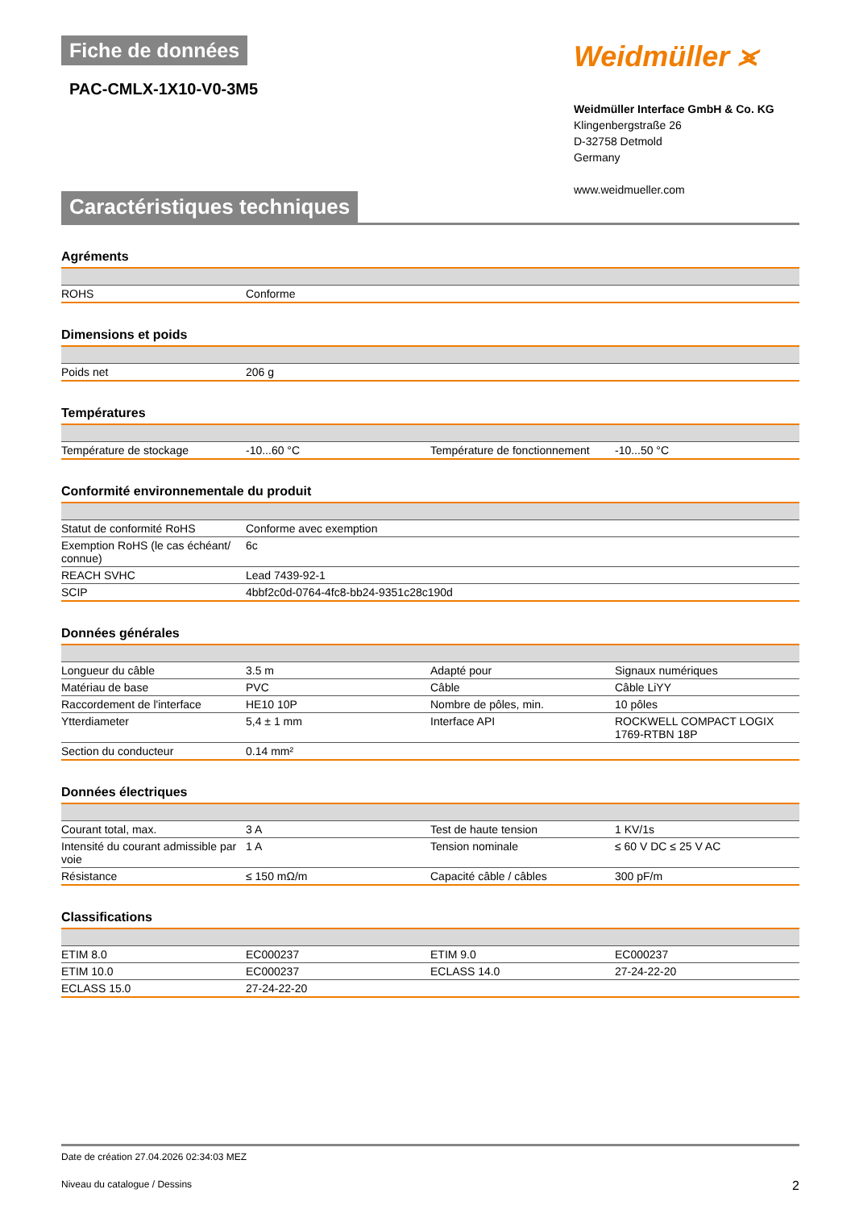Fiche de données
PAC-CMLX-1X10-V0-3M5
Weidmüller ⪤
Weidmüller Interface GmbH & Co. KG
Klingenbergstraße 26
D-32758 Detmold
Germany
www.weidmueller.com
Caractéristiques techniques
Agréments
| ROHS | Conforme | | |
Dimensions et poids
| Poids net | 206 g | | |
Températures
| Température de stockage | -10...60 °C | Température de fonctionnement | -10...50 °C |
Conformité environnementale du produit
| Statut de conformité RoHS | Conforme avec exemption | | |
| Exemption RoHS (le cas échéant/ connue) | 6c | | |
| REACH SVHC | Lead 7439-92-1 | | |
| SCIP | 4bbf2c0d-0764-4fc8-bb24-9351c28c190d | | |
Données générales
| Longueur du câble | 3.5 m | Adapté pour | Signaux numériques |
| Matériau de base | PVC | Câble | Câble LiYY |
| Raccordement de l'interface | HE10 10P | Nombre de pôles, min. | 10 pôles |
| Ytterdiameter | 5,4 ± 1 mm | Interface API | ROCKWELL COMPACT LOGIX 1769-RTBN 18P |
| Section du conducteur | 0.14 mm² | | |
Données électriques
| Courant total, max. | 3 A | Test de haute tension | 1 KV/1s |
| Intensité du courant admissible par voie | 1 A | Tension nominale | ≤ 60 V DC ≤ 25 V AC |
| Résistance | ≤ 150 mΩ/m | Capacité câble / câbles | 300 pF/m |
Classifications
| ETIM 8.0 | EC000237 | ETIM 9.0 | EC000237 |
| ETIM 10.0 | EC000237 | ECLASS 14.0 | 27-24-22-20 |
| ECLASS 15.0 | 27-24-22-20 | | |
Date de création 27.04.2026 02:34:03 MEZ
Niveau du catalogue / Dessins 2